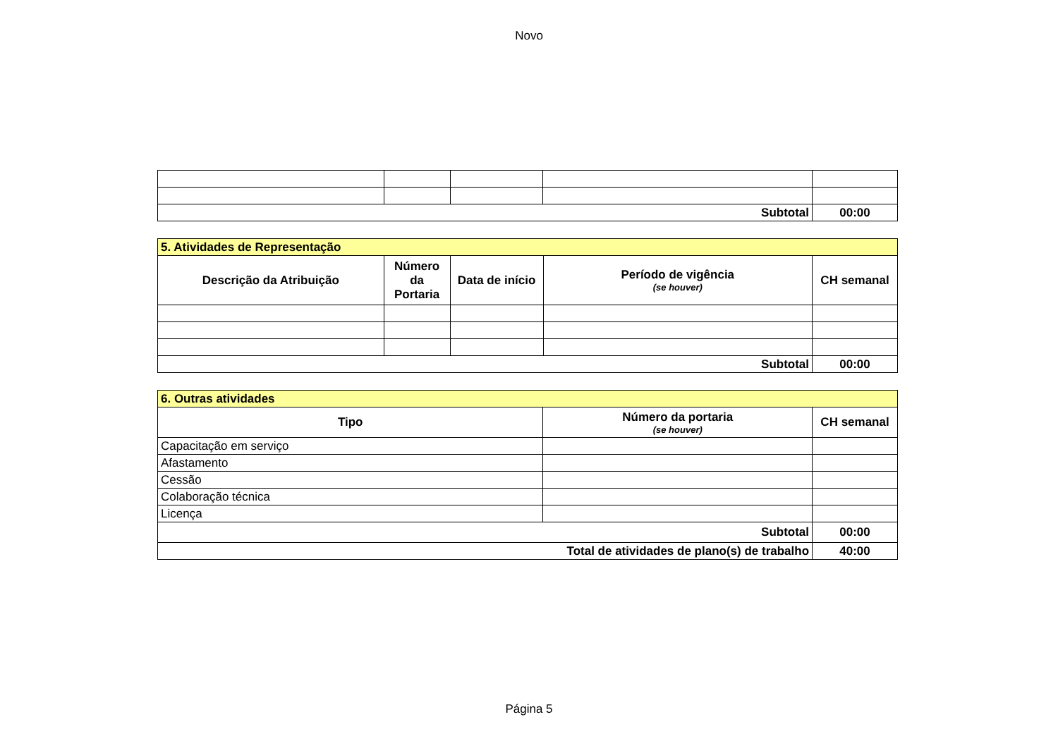Novo
| Subtotal | | | | 00:00 |
| 5. Atividades de Representação | | | | |
| --- | --- | --- | --- | --- |
| Descrição da Atribuição | Número da Portaria | Data de início | Período de vigência (se houver) | CH semanal |
| Subtotal | | | | 00:00 |
| 6. Outras atividades | | |
| --- | --- | --- |
| Tipo | Número da portaria (se houver) | CH semanal |
| Capacitação em serviço | | |
| Afastamento | | |
| Cessão | | |
| Colaboração técnica | | |
| Licença | | |
| Subtotal | | 00:00 |
| Total de atividades de plano(s) de trabalho | | 40:00 |
Página 5